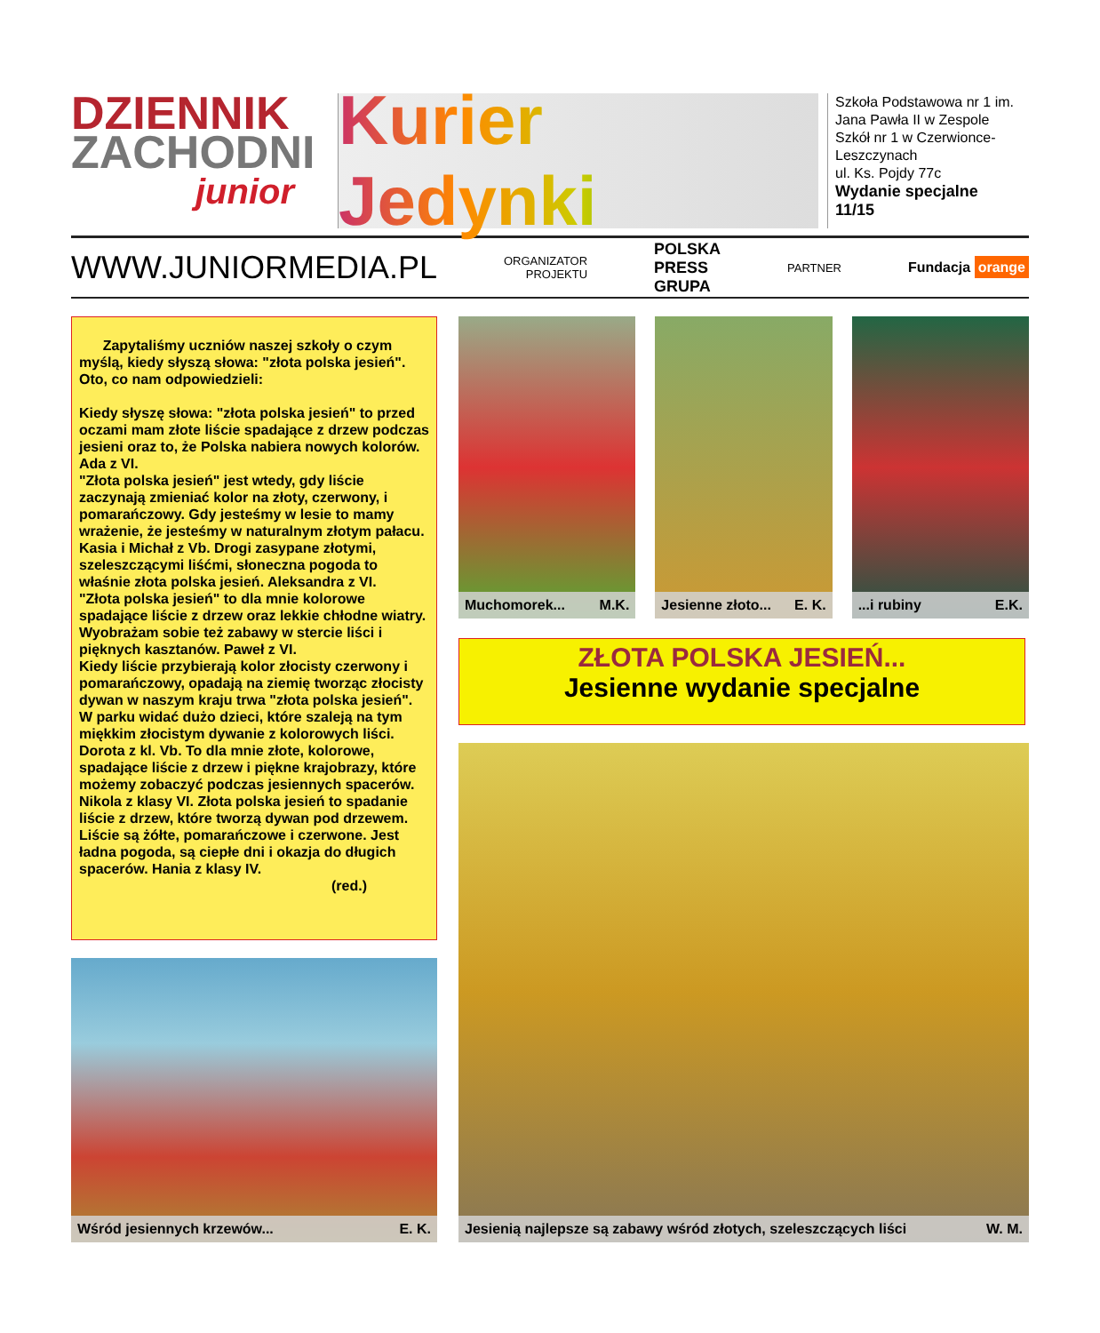DZIENNIK
ZACHODNI
junior
Kurier Jedynki
Szkoła Podstawowa nr 1 im.
Jana Pawła II w Zespole
Szkół nr 1 w Czerwionce-
Leszczynach
ul. Ks. Pojdy 77c
Wydanie specjalne
11/15
WWW.JUNIORMEDIA.PL ORGANIZATOR
PROJEKTU POLSKA
PRESS
GRUPA PARTNER Fundacja orange
Zapytaliśmy uczniów naszej szkoły o czym myślą, kiedy słyszą słowa: "złota polska jesień". Oto, co nam odpowiedzieli:
Kiedy słyszę słowa: "złota polska jesień" to przed oczami mam złote liście spadające z drzew podczas jesieni oraz to, że Polska nabiera nowych kolorów. Ada z VI.
"Złota polska jesień" jest wtedy, gdy liście zaczynają zmieniać kolor na złoty, czerwony, i pomarańczowy. Gdy jesteśmy w lesie to mamy wrażenie, że jesteśmy w naturalnym złotym pałacu. Kasia i Michał z Vb. Drogi zasypane złotymi, szeleszczącymi liśćmi, słoneczna pogoda to właśnie złota polska jesień. Aleksandra z VI.
"Złota polska jesień" to dla mnie kolorowe spadające liście z drzew oraz lekkie chłodne wiatry. Wyobrażam sobie też zabawy w stercie liści i pięknych kasztanów. Paweł z VI.
Kiedy liście przybierają kolor złocisty czerwony i pomarańczowy, opadają na ziemię tworząc złocisty dywan w naszym kraju trwa "złota polska jesień". W parku widać dużo dzieci, które szaleją na tym miękkim złocistym dywanie z kolorowych liści. Dorota z kl. Vb. To dla mnie złote, kolorowe, spadające liście z drzew i piękne krajobrazy, które możemy zobaczyć podczas jesiennych spacerów. Nikola z klasy VI. Złota polska jesień to spadanie liście z drzew, które tworzą dywan pod drzewem. Liście są żółte, pomarańczowe i czerwone. Jest ładna pogoda, są ciepłe dni i okazja do długich spacerów. Hania z klasy IV.
(red.)
Wśród jesiennych krzewów... E. K.
Muchomorek... M.K.
Jesienne złoto... E. K.
...i rubiny E.K.
ZŁOTA POLSKA JESIEŃ...
Jesienne wydanie specjalne
Jesienią najlepsze są zabawy wśród złotych, szeleszczących liści W. M.